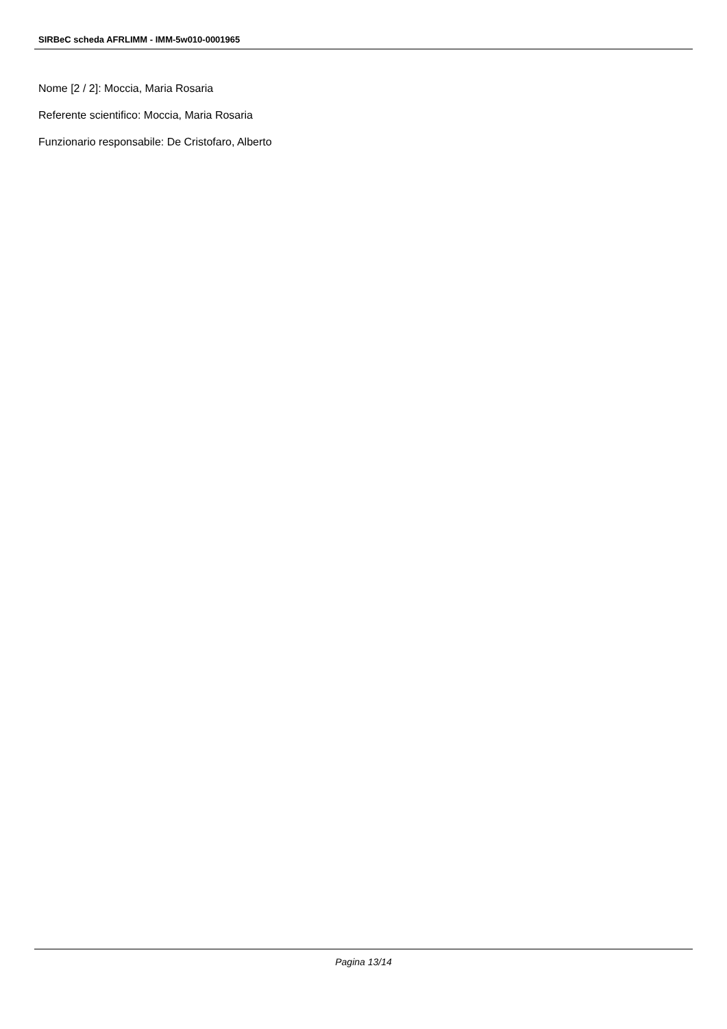SIRBeC scheda AFRLIMM - IMM-5w010-0001965
Nome [2 / 2]: Moccia, Maria Rosaria
Referente scientifico: Moccia, Maria Rosaria
Funzionario responsabile: De Cristofaro, Alberto
Pagina 13/14